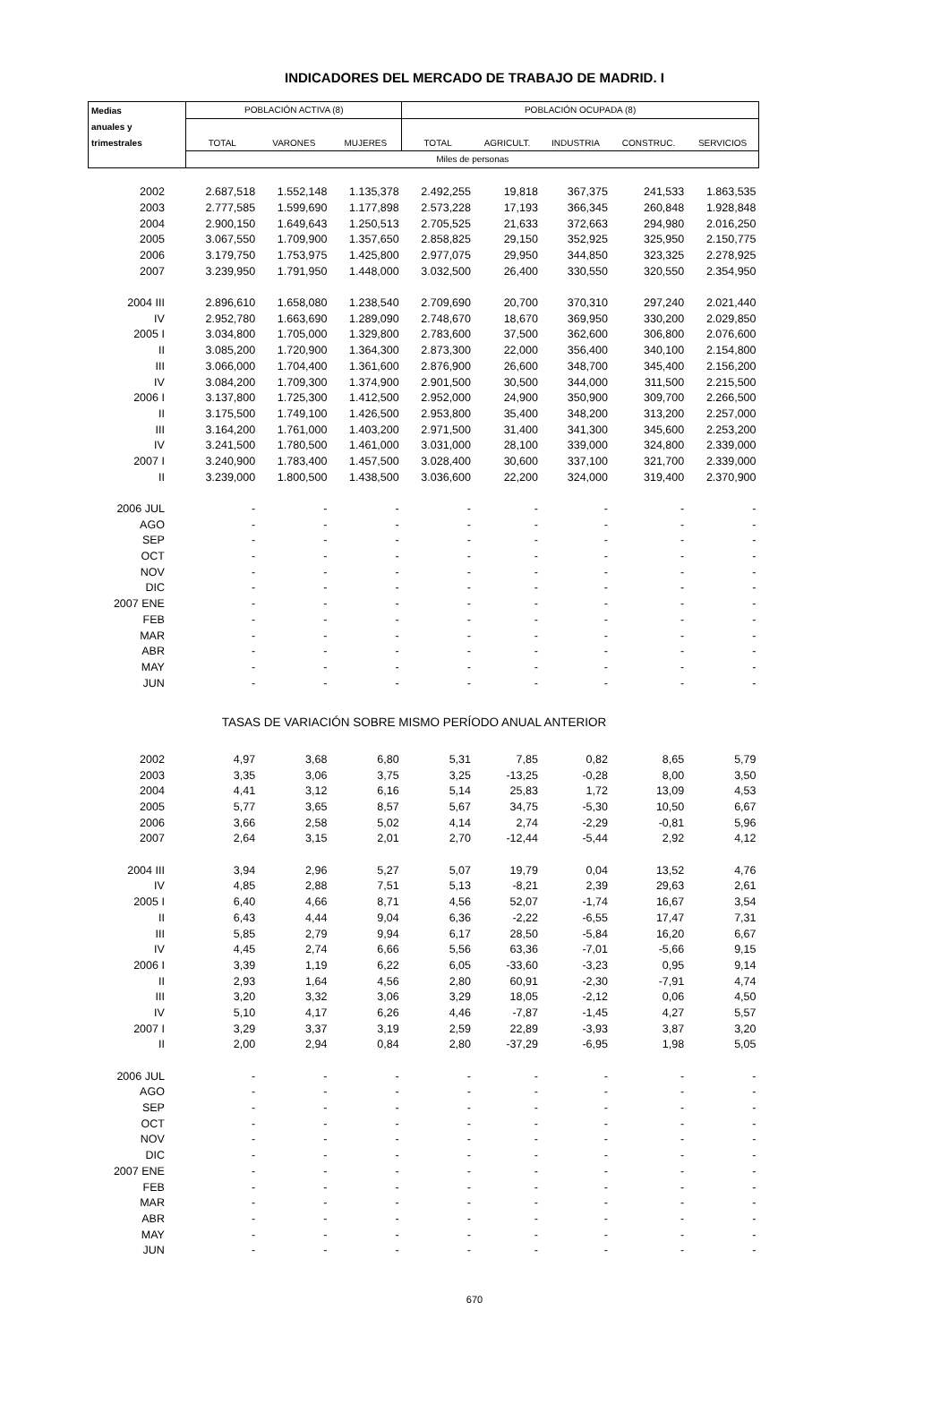INDICADORES DEL MERCADO DE TRABAJO DE MADRID. I
| Medias | POBLACIÓN ACTIVA (8) | | | POBLACIÓN OCUPADA (8) | | | | |
| --- | --- | --- | --- | --- | --- | --- | --- | --- |
| anuales y | | | | | | | | |
| trimestrales | TOTAL | VARONES | MUJERES | TOTAL | AGRICULT. | INDUSTRIA | CONSTRUC. | SERVICIOS |
| | Miles de personas | | | | | | | |
| 2002 | 2.687,518 | 1.552,148 | 1.135,378 | 2.492,255 | 19,818 | 367,375 | 241,533 | 1.863,535 |
| 2003 | 2.777,585 | 1.599,690 | 1.177,898 | 2.573,228 | 17,193 | 366,345 | 260,848 | 1.928,848 |
| 2004 | 2.900,150 | 1.649,643 | 1.250,513 | 2.705,525 | 21,633 | 372,663 | 294,980 | 2.016,250 |
| 2005 | 3.067,550 | 1.709,900 | 1.357,650 | 2.858,825 | 29,150 | 352,925 | 325,950 | 2.150,775 |
| 2006 | 3.179,750 | 1.753,975 | 1.425,800 | 2.977,075 | 29,950 | 344,850 | 323,325 | 2.278,925 |
| 2007 | 3.239,950 | 1.791,950 | 1.448,000 | 3.032,500 | 26,400 | 330,550 | 320,550 | 2.354,950 |
| 2004 III | 2.896,610 | 1.658,080 | 1.238,540 | 2.709,690 | 20,700 | 370,310 | 297,240 | 2.021,440 |
| IV | 2.952,780 | 1.663,690 | 1.289,090 | 2.748,670 | 18,670 | 369,950 | 330,200 | 2.029,850 |
| 2005 I | 3.034,800 | 1.705,000 | 1.329,800 | 2.783,600 | 37,500 | 362,600 | 306,800 | 2.076,600 |
| II | 3.085,200 | 1.720,900 | 1.364,300 | 2.873,300 | 22,000 | 356,400 | 340,100 | 2.154,800 |
| III | 3.066,000 | 1.704,400 | 1.361,600 | 2.876,900 | 26,600 | 348,700 | 345,400 | 2.156,200 |
| IV | 3.084,200 | 1.709,300 | 1.374,900 | 2.901,500 | 30,500 | 344,000 | 311,500 | 2.215,500 |
| 2006 I | 3.137,800 | 1.725,300 | 1.412,500 | 2.952,000 | 24,900 | 350,900 | 309,700 | 2.266,500 |
| II | 3.175,500 | 1.749,100 | 1.426,500 | 2.953,800 | 35,400 | 348,200 | 313,200 | 2.257,000 |
| III | 3.164,200 | 1.761,000 | 1.403,200 | 2.971,500 | 31,400 | 341,300 | 345,600 | 2.253,200 |
| IV | 3.241,500 | 1.780,500 | 1.461,000 | 3.031,000 | 28,100 | 339,000 | 324,800 | 2.339,000 |
| 2007 I | 3.240,900 | 1.783,400 | 1.457,500 | 3.028,400 | 30,600 | 337,100 | 321,700 | 2.339,000 |
| II | 3.239,000 | 1.800,500 | 1.438,500 | 3.036,600 | 22,200 | 324,000 | 319,400 | 2.370,900 |
| 2006 JUL | - | - | - | - | - | - | - | - |
| AGO | - | - | - | - | - | - | - | - |
| SEP | - | - | - | - | - | - | - | - |
| OCT | - | - | - | - | - | - | - | - |
| NOV | - | - | - | - | - | - | - | - |
| DIC | - | - | - | - | - | - | - | - |
| 2007 ENE | - | - | - | - | - | - | - | - |
| FEB | - | - | - | - | - | - | - | - |
| MAR | - | - | - | - | - | - | - | - |
| ABR | - | - | - | - | - | - | - | - |
| MAY | - | - | - | - | - | - | - | - |
| JUN | - | - | - | - | - | - | - | - |
| TASAS DE VARIACIÓN SOBRE MISMO PERÍODO ANUAL ANTERIOR | | | | | | | | |
| 2002 | 4,97 | 3,68 | 6,80 | 5,31 | 7,85 | 0,82 | 8,65 | 5,79 |
| 2003 | 3,35 | 3,06 | 3,75 | 3,25 | -13,25 | -0,28 | 8,00 | 3,50 |
| 2004 | 4,41 | 3,12 | 6,16 | 5,14 | 25,83 | 1,72 | 13,09 | 4,53 |
| 2005 | 5,77 | 3,65 | 8,57 | 5,67 | 34,75 | -5,30 | 10,50 | 6,67 |
| 2006 | 3,66 | 2,58 | 5,02 | 4,14 | 2,74 | -2,29 | -0,81 | 5,96 |
| 2007 | 2,64 | 3,15 | 2,01 | 2,70 | -12,44 | -5,44 | 2,92 | 4,12 |
| 2004 III | 3,94 | 2,96 | 5,27 | 5,07 | 19,79 | 0,04 | 13,52 | 4,76 |
| IV | 4,85 | 2,88 | 7,51 | 5,13 | -8,21 | 2,39 | 29,63 | 2,61 |
| 2005 I | 6,40 | 4,66 | 8,71 | 4,56 | 52,07 | -1,74 | 16,67 | 3,54 |
| II | 6,43 | 4,44 | 9,04 | 6,36 | -2,22 | -6,55 | 17,47 | 7,31 |
| III | 5,85 | 2,79 | 9,94 | 6,17 | 28,50 | -5,84 | 16,20 | 6,67 |
| IV | 4,45 | 2,74 | 6,66 | 5,56 | 63,36 | -7,01 | -5,66 | 9,15 |
| 2006 I | 3,39 | 1,19 | 6,22 | 6,05 | -33,60 | -3,23 | 0,95 | 9,14 |
| II | 2,93 | 1,64 | 4,56 | 2,80 | 60,91 | -2,30 | -7,91 | 4,74 |
| III | 3,20 | 3,32 | 3,06 | 3,29 | 18,05 | -2,12 | 0,06 | 4,50 |
| IV | 5,10 | 4,17 | 6,26 | 4,46 | -7,87 | -1,45 | 4,27 | 5,57 |
| 2007 I | 3,29 | 3,37 | 3,19 | 2,59 | 22,89 | -3,93 | 3,87 | 3,20 |
| II | 2,00 | 2,94 | 0,84 | 2,80 | -37,29 | -6,95 | 1,98 | 5,05 |
| 2006 JUL | - | - | - | - | - | - | - | - |
| AGO | - | - | - | - | - | - | - | - |
| SEP | - | - | - | - | - | - | - | - |
| OCT | - | - | - | - | - | - | - | - |
| NOV | - | - | - | - | - | - | - | - |
| DIC | - | - | - | - | - | - | - | - |
| 2007 ENE | - | - | - | - | - | - | - | - |
| FEB | - | - | - | - | - | - | - | - |
| MAR | - | - | - | - | - | - | - | - |
| ABR | - | - | - | - | - | - | - | - |
| MAY | - | - | - | - | - | - | - | - |
| JUN | - | - | - | - | - | - | - | - |
670